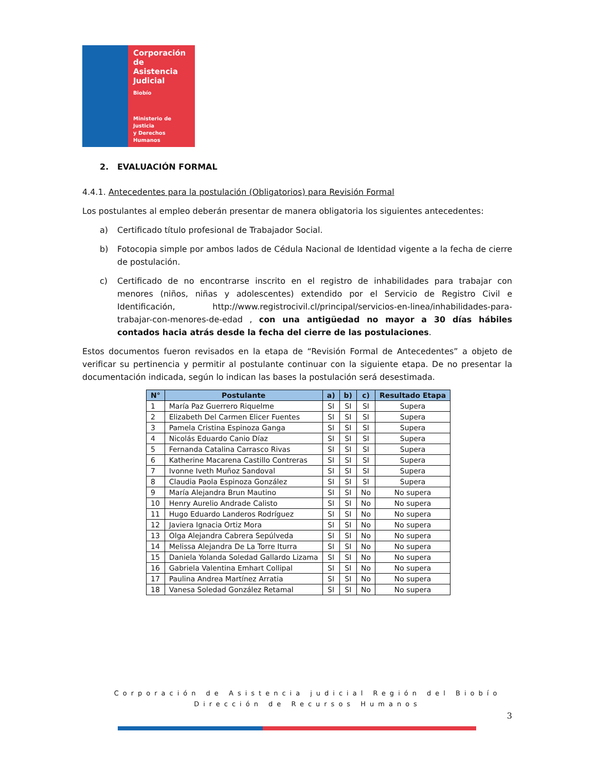Corporación
de Asistencia
Judicial
Biobío
Ministerio de Justicia
y Derechos Humanos
2. EVALUACIÓN FORMAL
4.4.1. Antecedentes para la postulación (Obligatorios) para Revisión Formal
Los postulantes al empleo deberán presentar de manera obligatoria los siguientes antecedentes:
a) Certificado título profesional de Trabajador Social.
b) Fotocopia simple por ambos lados de Cédula Nacional de Identidad vigente a la fecha de cierre de postulación.
c) Certificado de no encontrarse inscrito en el registro de inhabilidades para trabajar con menores (niños, niñas y adolescentes) extendido por el Servicio de Registro Civil e Identificación, http://www.registrocivil.cl/principal/servicios-en-linea/inhabilidades-para-trabajar-con-menores-de-edad , con una antigüedad no mayor a 30 días hábiles contados hacia atrás desde la fecha del cierre de las postulaciones.
Estos documentos fueron revisados en la etapa de “Revisión Formal de Antecedentes” a objeto de verificar su pertinencia y permitir al postulante continuar con la siguiente etapa. De no presentar la documentación indicada, según lo indican las bases la postulación será desestimada.
| N° | Postulante | a) | b) | c) | Resultado Etapa |
| --- | --- | --- | --- | --- | --- |
| 1 | María Paz Guerrero Riquelme | SI | SI | SI | Supera |
| 2 | Elizabeth Del Carmen Elicer Fuentes | SI | SI | SI | Supera |
| 3 | Pamela Cristina Espinoza Ganga | SI | SI | SI | Supera |
| 4 | Nicolás Eduardo Canio Díaz | SI | SI | SI | Supera |
| 5 | Fernanda Catalina Carrasco Rivas | SI | SI | SI | Supera |
| 6 | Katherine Macarena Castillo Contreras | SI | SI | SI | Supera |
| 7 | Ivonne Iveth Muñoz Sandoval | SI | SI | SI | Supera |
| 8 | Claudia Paola Espinoza González | SI | SI | SI | Supera |
| 9 | María Alejandra Brun Mautino | SI | SI | No | No supera |
| 10 | Henry Aurelio Andrade Calisto | SI | SI | No | No supera |
| 11 | Hugo Eduardo Landeros Rodríguez | SI | SI | No | No supera |
| 12 | Javiera Ignacia Ortiz Mora | SI | SI | No | No supera |
| 13 | Olga Alejandra Cabrera Sepúlveda | SI | SI | No | No supera |
| 14 | Melissa Alejandra De La Torre Iturra | SI | SI | No | No supera |
| 15 | Daniela Yolanda Soledad Gallardo Lizama | SI | SI | No | No supera |
| 16 | Gabriela Valentina Emhart Collipal | SI | SI | No | No supera |
| 17 | Paulina Andrea Martínez Arratia | SI | SI | No | No supera |
| 18 | Vanesa Soledad González Retamal | SI | SI | No | No supera |
Corporación de Asistencia judicial Región del Biobío
Dirección de Recursos Humanos
3